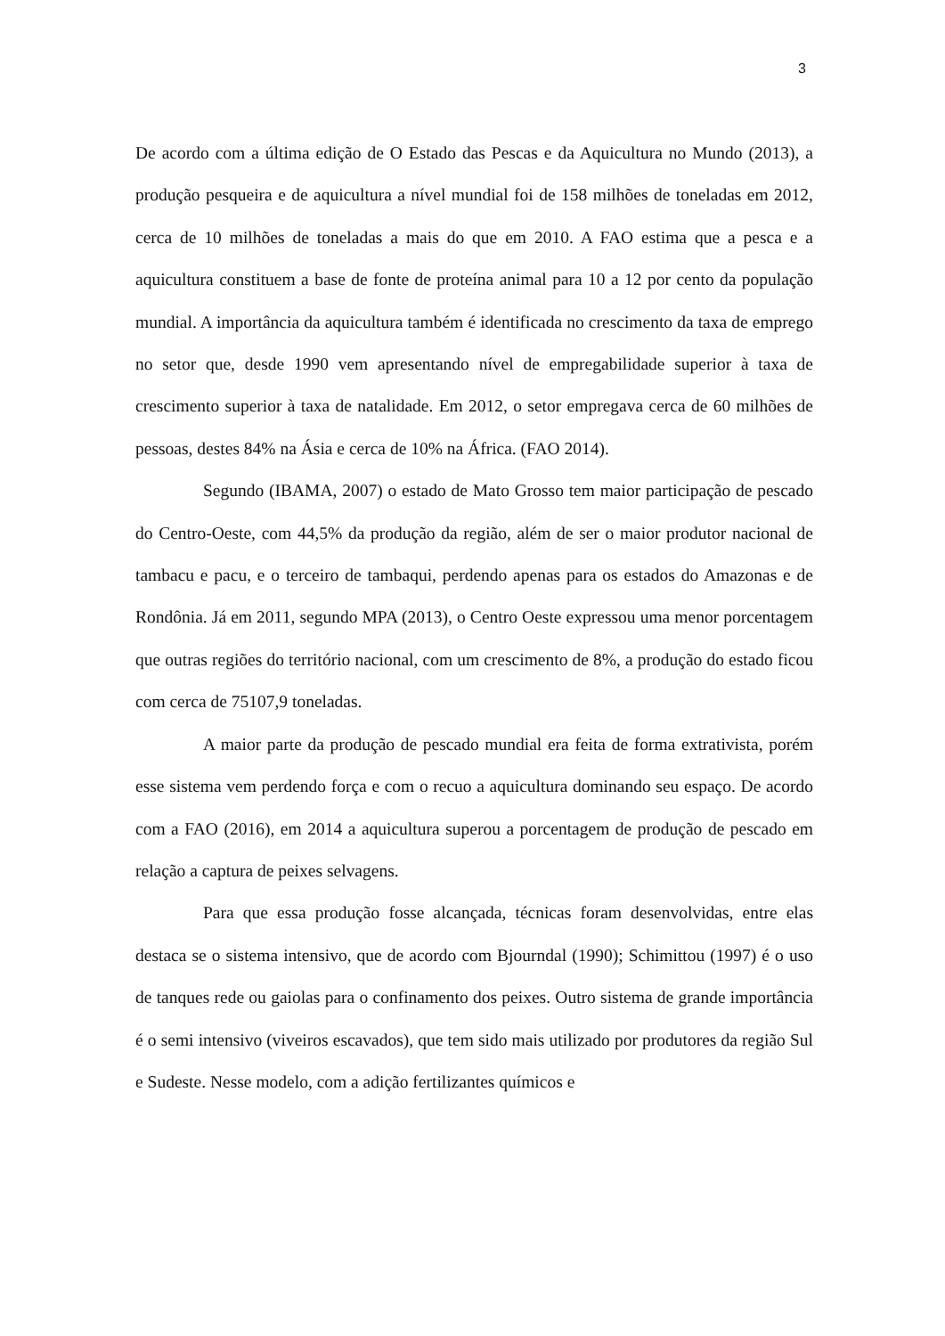3
De acordo com a última edição de O Estado das Pescas e da Aquicultura no Mundo (2013), a produção pesqueira e de aquicultura a nível mundial foi de 158 milhões de toneladas em 2012, cerca de 10 milhões de toneladas a mais do que em 2010. A FAO estima que a pesca e a aquicultura constituem a base de fonte de proteína animal para 10 a 12 por cento da população mundial. A importância da aquicultura também é identificada no crescimento da taxa de emprego no setor que, desde 1990 vem apresentando nível de empregabilidade superior à taxa de crescimento superior à taxa de natalidade. Em 2012, o setor empregava cerca de 60 milhões de pessoas, destes 84% na Ásia e cerca de 10% na África. (FAO 2014).
Segundo (IBAMA, 2007) o estado de Mato Grosso tem maior participação de pescado do Centro-Oeste, com 44,5% da produção da região, além de ser o maior produtor nacional de tambacu e pacu, e o terceiro de tambaqui, perdendo apenas para os estados do Amazonas e de Rondônia. Já em 2011, segundo MPA (2013), o Centro Oeste expressou uma menor porcentagem que outras regiões do território nacional, com um crescimento de 8%, a produção do estado ficou com cerca de 75107,9 toneladas.
A maior parte da produção de pescado mundial era feita de forma extrativista, porém esse sistema vem perdendo força e com o recuo a aquicultura dominando seu espaço. De acordo com a FAO (2016), em 2014 a aquicultura superou a porcentagem de produção de pescado em relação a captura de peixes selvagens.
Para que essa produção fosse alcançada, técnicas foram desenvolvidas, entre elas destaca se o sistema intensivo, que de acordo com Bjourndal (1990); Schimittou (1997) é o uso de tanques rede ou gaiolas para o confinamento dos peixes. Outro sistema de grande importância é o semi intensivo (viveiros escavados), que tem sido mais utilizado por produtores da região Sul e Sudeste. Nesse modelo, com a adição fertilizantes químicos e